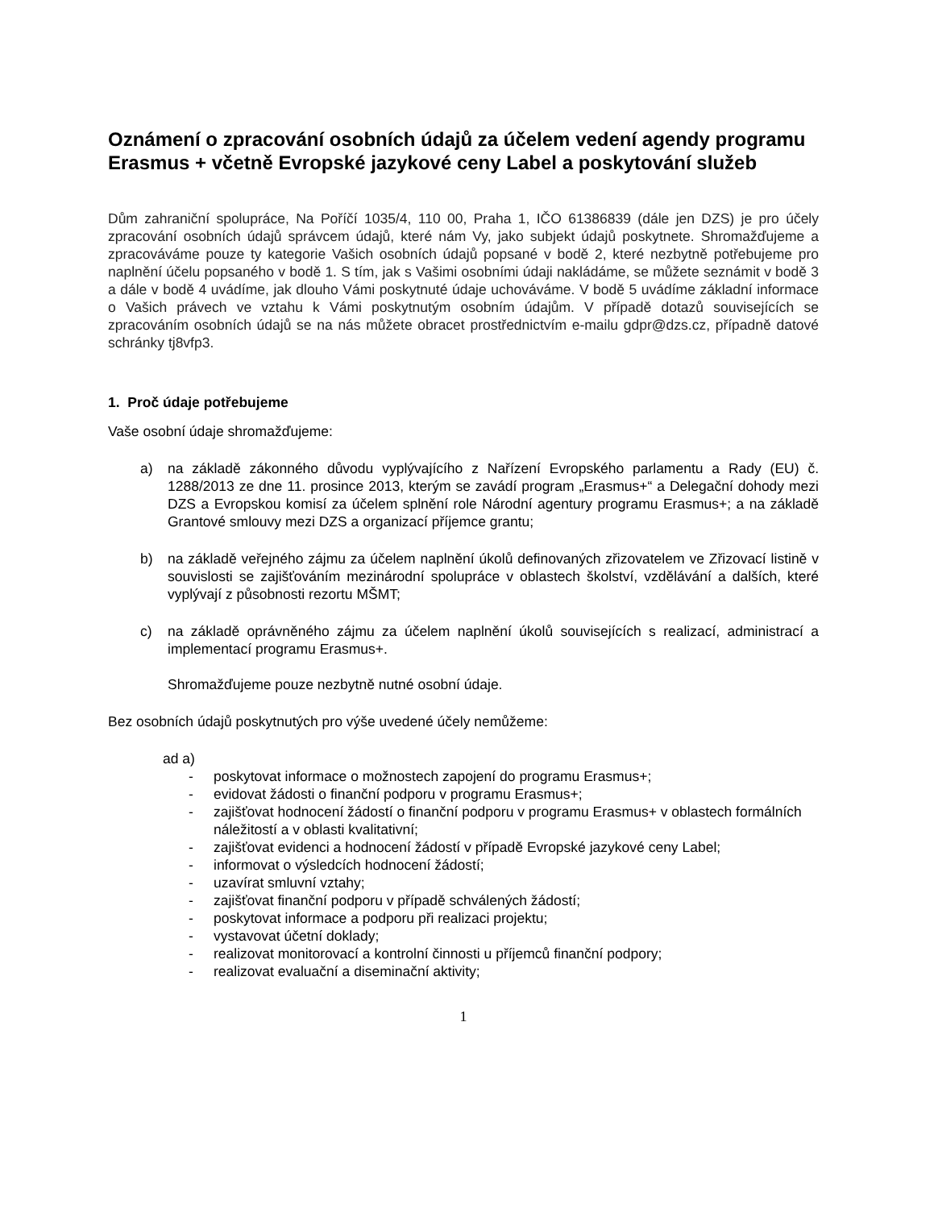Oznámení o zpracování osobních údajů za účelem vedení agendy programu Erasmus + včetně Evropské jazykové ceny Label a poskytování služeb
Dům zahraniční spolupráce, Na Poříčí 1035/4, 110 00, Praha 1, IČO 61386839 (dále jen DZS) je pro účely zpracování osobních údajů správcem údajů, které nám Vy, jako subjekt údajů poskytnete. Shromažďujeme a zpracováváme pouze ty kategorie Vašich osobních údajů popsané v bodě 2, které nezbytně potřebujeme pro naplnění účelu popsaného v bodě 1. S tím, jak s Vašimi osobními údaji nakládáme, se můžete seznámit v bodě 3 a dále v bodě 4 uvádíme, jak dlouho Vámi poskytnuté údaje uchováváme. V bodě 5 uvádíme základní informace o Vašich právech ve vztahu k Vámi poskytnutým osobním údajům. V případě dotazů souvisejících se zpracováním osobních údajů se na nás můžete obracet prostřednictvím e-mailu gdpr@dzs.cz, případně datové schránky tj8vfp3.
1. Proč údaje potřebujeme
Vaše osobní údaje shromažďujeme:
a) na základě zákonného důvodu vyplývajícího z Nařízení Evropského parlamentu a Rady (EU) č. 1288/2013 ze dne 11. prosince 2013, kterým se zavádí program „Erasmus+“ a Delegační dohody mezi DZS a Evropskou komisí za účelem splnění role Národní agentury programu Erasmus+; a na základě Grantové smlouvy mezi DZS a organizací příjemce grantu;
b) na základě veřejného zájmu za účelem naplnění úkolů definovaných zřizovatelem ve Zřizovací listině v souvislosti se zajišťováním mezinárodní spolupráce v oblastech školství, vzdělávání a dalších, které vyplývají z působnosti rezortu MŠMT;
c) na základě oprávněného zájmu za účelem naplnění úkolů souvisejících s realizací, administrací a implementací programu Erasmus+.
Shromažďujeme pouze nezbytně nutné osobní údaje.
Bez osobních údajů poskytnutých pro výše uvedené účely nemůžeme:
ad a)
- poskytovat informace o možnostech zapojení do programu Erasmus+;
- evidovat žádosti o finanční podporu v programu Erasmus+;
- zajišťovat hodnocení žádostí o finanční podporu v programu Erasmus+ v oblastech formálních náležitostí a v oblasti kvalitativní;
- zajišťovat evidenci a hodnocení žádostí v případě Evropské jazykové ceny Label;
- informovat o výsledcích hodnocení žádostí;
- uzavírat smluvní vztahy;
- zajišťovat finanční podporu v případě schválených žádostí;
- poskytovat informace a podporu při realizaci projektu;
- vystavovat účetní doklady;
- realizovat monitorovací a kontrolní činnosti u příjemců finanční podpory;
- realizovat evaluační a diseminační aktivity;
1